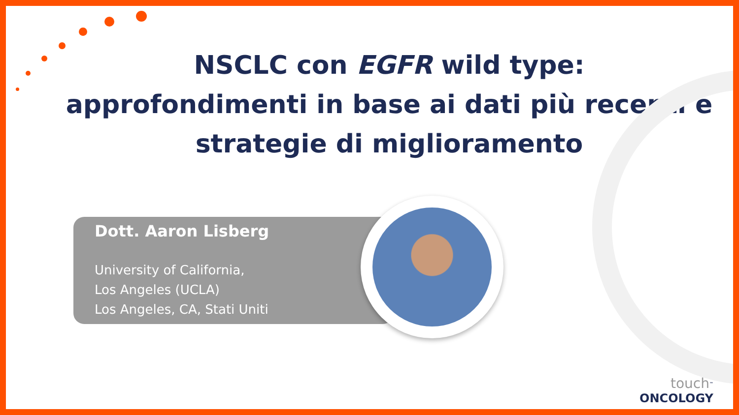NSCLC con EGFR wild type:
approfondimenti in base ai dati più recenti e
strategie di miglioramento
Dott. Aaron Lisberg
University of California,
Los Angeles (UCLA)
Los Angeles, CA, Stati Uniti
touch<sup>™</sup>
ONCOLOGY